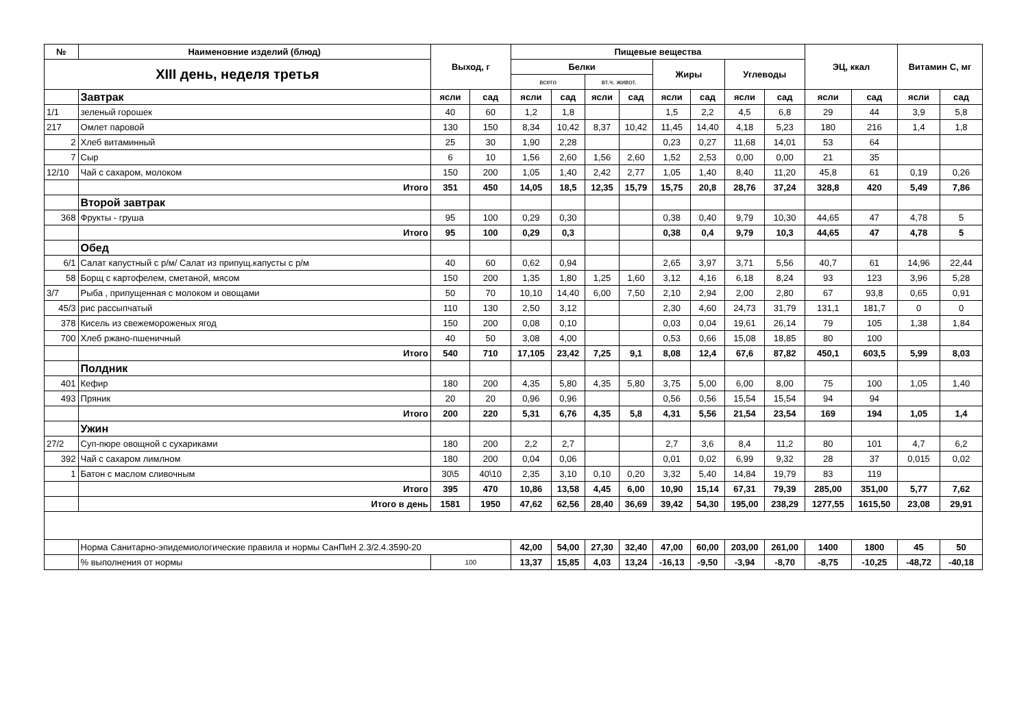| № | Наименовние изделий (блюд) | Выход, г | | Пищевые вещества | | | | | | | | ЭЦ, ккал | | Витамин С, мг | |
| --- | --- | --- | --- | --- | --- | --- | --- | --- | --- | --- | --- | --- | --- | --- | --- |
| XIII день, неделя третья | | | | Белки | | | | Жиры | | Углеводы | | | | | |
| | | | | всего | | вт.ч. живот. | | | | | | | | | |
| | Завтрак | ясли | сад | ясли | сад | ясли | сад | ясли | сад | ясли | сад | ясли | сад | ясли | сад |
| 1/1 | зеленый горошек | 40 | 60 | 1,2 | 1,8 | | | 1,5 | 2,2 | 4,5 | 6,8 | 29 | 44 | 3,9 | 5,8 |
| 217 | Омлет паровой | 130 | 150 | 8,34 | 10,42 | 8,37 | 10,42 | 11,45 | 14,40 | 4,18 | 5,23 | 180 | 216 | 1,4 | 1,8 |
| 2 | Хлеб витаминный | 25 | 30 | 1,90 | 2,28 | | | 0,23 | 0,27 | 11,68 | 14,01 | 53 | 64 | | |
| 7 | Сыр | 6 | 10 | 1,56 | 2,60 | 1,56 | 2,60 | 1,52 | 2,53 | 0,00 | 0,00 | 21 | 35 | | |
| 12/10 | Чай с сахаром, молоком | 150 | 200 | 1,05 | 1,40 | 2,42 | 2,77 | 1,05 | 1,40 | 8,40 | 11,20 | 45,8 | 61 | 0,19 | 0,26 |
| | Итого | 351 | 450 | 14,05 | 18,5 | 12,35 | 15,79 | 15,75 | 20,8 | 28,76 | 37,24 | 328,8 | 420 | 5,49 | 7,86 |
| | Второй завтрак | | | | | | | | | | | | | | |
| 368 | Фрукты - груша | 95 | 100 | 0,29 | 0,30 | | | 0,38 | 0,40 | 9,79 | 10,30 | 44,65 | 47 | 4,78 | 5 |
| | Итого | 95 | 100 | 0,29 | 0,3 | | | 0,38 | 0,4 | 9,79 | 10,3 | 44,65 | 47 | 4,78 | 5 |
| | Обед | | | | | | | | | | | | | | |
| 6/1 | Салат капустный с р/м/ Салат из припущ.капусты с р/м | 40 | 60 | 0,62 | 0,94 | | | 2,65 | 3,97 | 3,71 | 5,56 | 40,7 | 61 | 14,96 | 22,44 |
| 58 | Борщ с картофелем, сметаной, мясом | 150 | 200 | 1,35 | 1,80 | 1,25 | 1,60 | 3,12 | 4,16 | 6,18 | 8,24 | 93 | 123 | 3,96 | 5,28 |
| 3/7 | Рыба , припущенная с молоком и овощами | 50 | 70 | 10,10 | 14,40 | 6,00 | 7,50 | 2,10 | 2,94 | 2,00 | 2,80 | 67 | 93,8 | 0,65 | 0,91 |
| 45/3 | рис рассыпчатый | 110 | 130 | 2,50 | 3,12 | | | 2,30 | 4,60 | 24,73 | 31,79 | 131,1 | 181,7 | 0 | 0 |
| 378 | Кисель из свежемороженых ягод | 150 | 200 | 0,08 | 0,10 | | | 0,03 | 0,04 | 19,61 | 26,14 | 79 | 105 | 1,38 | 1,84 |
| 700 | Хлеб ржано-пшеничный | 40 | 50 | 3,08 | 4,00 | | | 0,53 | 0,66 | 15,08 | 18,85 | 80 | 100 | | |
| | Итого | 540 | 710 | 17,105 | 23,42 | 7,25 | 9,1 | 8,08 | 12,4 | 67,6 | 87,82 | 450,1 | 603,5 | 5,99 | 8,03 |
| | Полдник | | | | | | | | | | | | | | |
| 401 | Кефир | 180 | 200 | 4,35 | 5,80 | 4,35 | 5,80 | 3,75 | 5,00 | 6,00 | 8,00 | 75 | 100 | 1,05 | 1,40 |
| 493 | Пряник | 20 | 20 | 0,96 | 0,96 | | | 0,56 | 0,56 | 15,54 | 15,54 | 94 | 94 | | |
| | Итого | 200 | 220 | 5,31 | 6,76 | 4,35 | 5,8 | 4,31 | 5,56 | 21,54 | 23,54 | 169 | 194 | 1,05 | 1,4 |
| | Ужин | | | | | | | | | | | | | | |
| 27/2 | Суп-пюре овощной с сухариками | 180 | 200 | 2,2 | 2,7 | | | 2,7 | 3,6 | 8,4 | 11,2 | 80 | 101 | 4,7 | 6,2 |
| 392 | Чай с сахаром лимлном | 180 | 200 | 0,04 | 0,06 | | | 0,01 | 0,02 | 6,99 | 9,32 | 28 | 37 | 0,015 | 0,02 |
| 1 | Батон с маслом сливочным | 30\5 | 40\10 | 2,35 | 3,10 | 0,10 | 0,20 | 3,32 | 5,40 | 14,84 | 19,79 | 83 | 119 | | |
| | Итого | 395 | 470 | 10,86 | 13,58 | 4,45 | 6,00 | 10,90 | 15,14 | 67,31 | 79,39 | 285,00 | 351,00 | 5,77 | 7,62 |
| | Итого в день | 1581 | 1950 | 47,62 | 62,56 | 28,40 | 36,69 | 39,42 | 54,30 | 195,00 | 238,29 | 1277,55 | 1615,50 | 23,08 | 29,91 |
| | Норма Санитарно-эпидемиологические правила и нормы СанПиН 2.3/2.4.3590-20 | | | 42,00 | 54,00 | 27,30 | 32,40 | 47,00 | 60,00 | 203,00 | 261,00 | 1400 | 1800 | 45 | 50 |
| | % выполнения от нормы | 100 | | 13,37 | 15,85 | 4,03 | 13,24 | -16,13 | -9,50 | -3,94 | -8,70 | -8,75 | -10,25 | -48,72 | -40,18 |